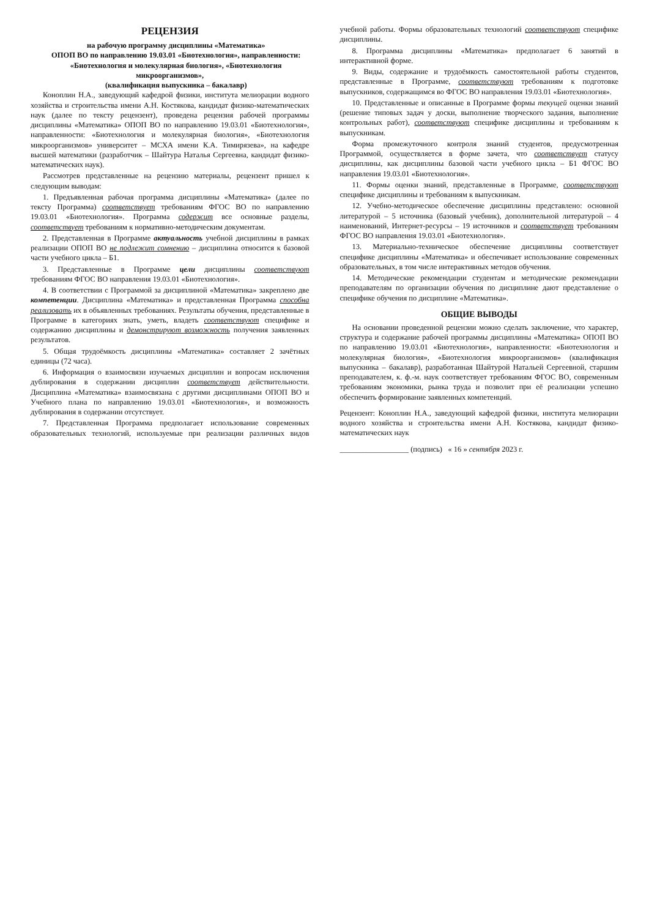РЕЦЕНЗИЯ
на рабочую программу дисциплины «Математика»
ОПОП ВО по направлению 19.03.01 «Биотехнология», направленности:
«Биотехнология и молекулярная биология», «Биотехнология микроорганизмов»,
(квалификация выпускника – бакалавр)
Коноплин Н.А., заведующий кафедрой физики, института мелиорации водного хозяйства и строительства имени А.Н. Костякова, кандидат физико-математических наук (далее по тексту рецензент), проведена рецензия рабочей программы дисциплины «Математика» ОПОП ВО по направлению 19.03.01 «Биотехнология», направленности: «Биотехнология и молекулярная биология», «Биотехнология микроорганизмов» университет – МСХА имени К.А. Тимирязева», на кафедре высшей математики (разработчик – Шайтура Наталья Сергеевна, кандидат физико-математических наук).
Рассмотрев представленные на рецензию материалы, рецензент пришел к следующим выводам:
1. Предъявленная рабочая программа дисциплины «Математика» (далее по тексту Программа) соответствует требованиям ФГОС ВО по направлению 19.03.01 «Биотехнология». Программа содержит все основные разделы, соответствует требованиям к нормативно-методическим документам.
2. Представленная в Программе актуальность учебной дисциплины в рамках реализации ОПОП ВО не подлежит сомнению – дисциплина относится к базовой части учебного цикла – Б1.
3. Представленные в Программе цели дисциплины соответствуют требованиям ФГОС ВО направления 19.03.01 «Биотехнология».
4. В соответствии с Программой за дисциплиной «Математика» закреплено две компетенции. Дисциплина «Математика» и представленная Программа способна реализовать их в объявленных требованиях. Результаты обучения, представленные в Программе в категориях знать, уметь, владеть соответствуют специфике и содержанию дисциплины и демонстрируют возможность получения заявленных результатов.
5. Общая трудоёмкость дисциплины «Математика» составляет 2 зачётных единицы (72 часа).
6. Информация о взаимосвязи изучаемых дисциплин и вопросам исключения дублирования в содержании дисциплин соответствует действительности. Дисциплина «Математика» взаимосвязана с другими дисциплинами ОПОП ВО и Учебного плана по направлению 19.03.01 «Биотехнология», и возможность дублирования в содержании отсутствует.
7. Представленная Программа предполагает использование современных образовательных технологий, используемые при реализации различных видов учебной работы. Формы образовательных технологий соответствуют специфике дисциплины.
8. Программа дисциплины «Математика» предполагает 6 занятий в интерактивной форме.
9. Виды, содержание и трудоёмкость самостоятельной работы студентов, представленные в Программе, соответствуют требованиям к подготовке выпускников, содержащимся во ФГОС ВО направления 19.03.01 «Биотехнология».
10. Представленные и описанные в Программе формы текущей оценки знаний (решение типовых задач у доски, выполнение творческого задания, выполнение контрольных работ), соответствуют специфике дисциплины и требованиям к выпускникам.
Форма промежуточного контроля знаний студентов, предусмотренная Программой, осуществляется в форме зачета, что соответствует статусу дисциплины, как дисциплины базовой части учебного цикла – Б1 ФГОС ВО направления 19.03.01 «Биотехнология».
11. Формы оценки знаний, представленные в Программе, соответствуют специфике дисциплины и требованиям к выпускникам.
12. Учебно-методическое обеспечение дисциплины представлено: основной литературой – 5 источника (базовый учебник), дополнительной литературой – 4 наименований, Интернет-ресурсы – 19 источников и соответствует требованиям ФГОС ВО направления 19.03.01 «Биотехнология».
13. Материально-техническое обеспечение дисциплины соответствует специфике дисциплины «Математика» и обеспечивает использование современных образовательных, в том числе интерактивных методов обучения.
14. Методические рекомендации студентам и методические рекомендации преподавателям по организации обучения по дисциплине дают представление о специфике обучения по дисциплине «Математика».
ОБЩИЕ ВЫВОДЫ
На основании проведенной рецензии можно сделать заключение, что характер, структура и содержание рабочей программы дисциплины «Математика» ОПОП ВО по направлению 19.03.01 «Биотехнология», направленности: «Биотехнология и молекулярная биология», «Биотехнология микроорганизмов» (квалификация выпускника – бакалавр), разработанная Шайтурой Натальей Сергеевной, старшим преподавателем, к. ф.-м. наук соответствует требованиям ФГОС ВО, современным требованиям экономики, рынка труда и позволит при её реализации успешно обеспечить формирование заявленных компетенций.
Рецензент: Коноплин Н.А., заведующий кафедрой физики, института мелиорации водного хозяйства и строительства имени А.Н. Костякова, кандидат физико-математических наук
__________________ (подпись) « 16 » сентября 2023 г.